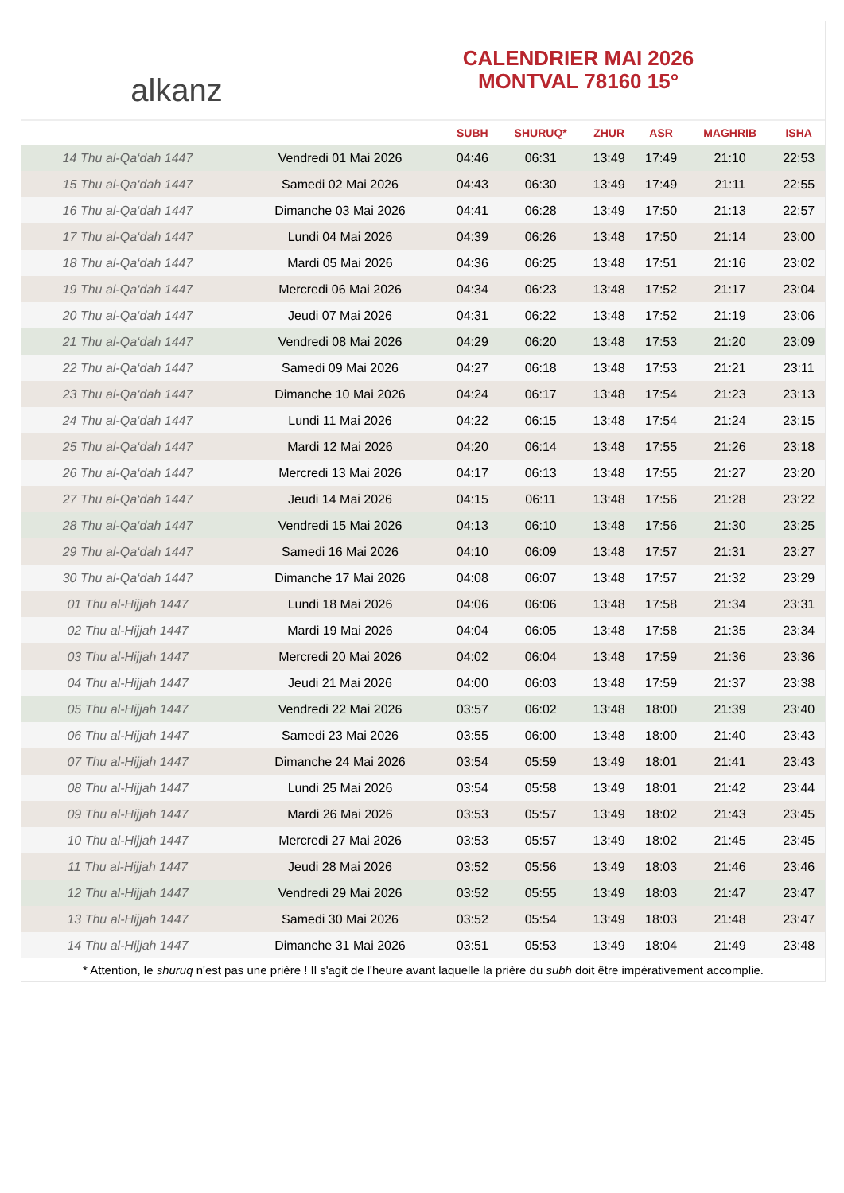alkanz
CALENDRIER MAI 2026
MONTVAL 78160 15°
| | | SUBH | SHURUQ* | ZHUR | ASR | MAGHRIB | ISHA |
| --- | --- | --- | --- | --- | --- | --- | --- |
| 14 Thu al-Qa‘dah 1447 | Vendredi 01 Mai 2026 | 04:46 | 06:31 | 13:49 | 17:49 | 21:10 | 22:53 |
| 15 Thu al-Qa‘dah 1447 | Samedi 02 Mai 2026 | 04:43 | 06:30 | 13:49 | 17:49 | 21:11 | 22:55 |
| 16 Thu al-Qa‘dah 1447 | Dimanche 03 Mai 2026 | 04:41 | 06:28 | 13:49 | 17:50 | 21:13 | 22:57 |
| 17 Thu al-Qa‘dah 1447 | Lundi 04 Mai 2026 | 04:39 | 06:26 | 13:48 | 17:50 | 21:14 | 23:00 |
| 18 Thu al-Qa‘dah 1447 | Mardi 05 Mai 2026 | 04:36 | 06:25 | 13:48 | 17:51 | 21:16 | 23:02 |
| 19 Thu al-Qa‘dah 1447 | Mercredi 06 Mai 2026 | 04:34 | 06:23 | 13:48 | 17:52 | 21:17 | 23:04 |
| 20 Thu al-Qa‘dah 1447 | Jeudi 07 Mai 2026 | 04:31 | 06:22 | 13:48 | 17:52 | 21:19 | 23:06 |
| 21 Thu al-Qa‘dah 1447 | Vendredi 08 Mai 2026 | 04:29 | 06:20 | 13:48 | 17:53 | 21:20 | 23:09 |
| 22 Thu al-Qa‘dah 1447 | Samedi 09 Mai 2026 | 04:27 | 06:18 | 13:48 | 17:53 | 21:21 | 23:11 |
| 23 Thu al-Qa‘dah 1447 | Dimanche 10 Mai 2026 | 04:24 | 06:17 | 13:48 | 17:54 | 21:23 | 23:13 |
| 24 Thu al-Qa‘dah 1447 | Lundi 11 Mai 2026 | 04:22 | 06:15 | 13:48 | 17:54 | 21:24 | 23:15 |
| 25 Thu al-Qa‘dah 1447 | Mardi 12 Mai 2026 | 04:20 | 06:14 | 13:48 | 17:55 | 21:26 | 23:18 |
| 26 Thu al-Qa‘dah 1447 | Mercredi 13 Mai 2026 | 04:17 | 06:13 | 13:48 | 17:55 | 21:27 | 23:20 |
| 27 Thu al-Qa‘dah 1447 | Jeudi 14 Mai 2026 | 04:15 | 06:11 | 13:48 | 17:56 | 21:28 | 23:22 |
| 28 Thu al-Qa‘dah 1447 | Vendredi 15 Mai 2026 | 04:13 | 06:10 | 13:48 | 17:56 | 21:30 | 23:25 |
| 29 Thu al-Qa‘dah 1447 | Samedi 16 Mai 2026 | 04:10 | 06:09 | 13:48 | 17:57 | 21:31 | 23:27 |
| 30 Thu al-Qa‘dah 1447 | Dimanche 17 Mai 2026 | 04:08 | 06:07 | 13:48 | 17:57 | 21:32 | 23:29 |
| 01 Thu al-Hijjah 1447 | Lundi 18 Mai 2026 | 04:06 | 06:06 | 13:48 | 17:58 | 21:34 | 23:31 |
| 02 Thu al-Hijjah 1447 | Mardi 19 Mai 2026 | 04:04 | 06:05 | 13:48 | 17:58 | 21:35 | 23:34 |
| 03 Thu al-Hijjah 1447 | Mercredi 20 Mai 2026 | 04:02 | 06:04 | 13:48 | 17:59 | 21:36 | 23:36 |
| 04 Thu al-Hijjah 1447 | Jeudi 21 Mai 2026 | 04:00 | 06:03 | 13:48 | 17:59 | 21:37 | 23:38 |
| 05 Thu al-Hijjah 1447 | Vendredi 22 Mai 2026 | 03:57 | 06:02 | 13:48 | 18:00 | 21:39 | 23:40 |
| 06 Thu al-Hijjah 1447 | Samedi 23 Mai 2026 | 03:55 | 06:00 | 13:48 | 18:00 | 21:40 | 23:43 |
| 07 Thu al-Hijjah 1447 | Dimanche 24 Mai 2026 | 03:54 | 05:59 | 13:49 | 18:01 | 21:41 | 23:43 |
| 08 Thu al-Hijjah 1447 | Lundi 25 Mai 2026 | 03:54 | 05:58 | 13:49 | 18:01 | 21:42 | 23:44 |
| 09 Thu al-Hijjah 1447 | Mardi 26 Mai 2026 | 03:53 | 05:57 | 13:49 | 18:02 | 21:43 | 23:45 |
| 10 Thu al-Hijjah 1447 | Mercredi 27 Mai 2026 | 03:53 | 05:57 | 13:49 | 18:02 | 21:45 | 23:45 |
| 11 Thu al-Hijjah 1447 | Jeudi 28 Mai 2026 | 03:52 | 05:56 | 13:49 | 18:03 | 21:46 | 23:46 |
| 12 Thu al-Hijjah 1447 | Vendredi 29 Mai 2026 | 03:52 | 05:55 | 13:49 | 18:03 | 21:47 | 23:47 |
| 13 Thu al-Hijjah 1447 | Samedi 30 Mai 2026 | 03:52 | 05:54 | 13:49 | 18:03 | 21:48 | 23:47 |
| 14 Thu al-Hijjah 1447 | Dimanche 31 Mai 2026 | 03:51 | 05:53 | 13:49 | 18:04 | 21:49 | 23:48 |
* Attention, le shuruq n'est pas une prière ! Il s'agit de l'heure avant laquelle la prière du subh doit être impérativement accomplie.